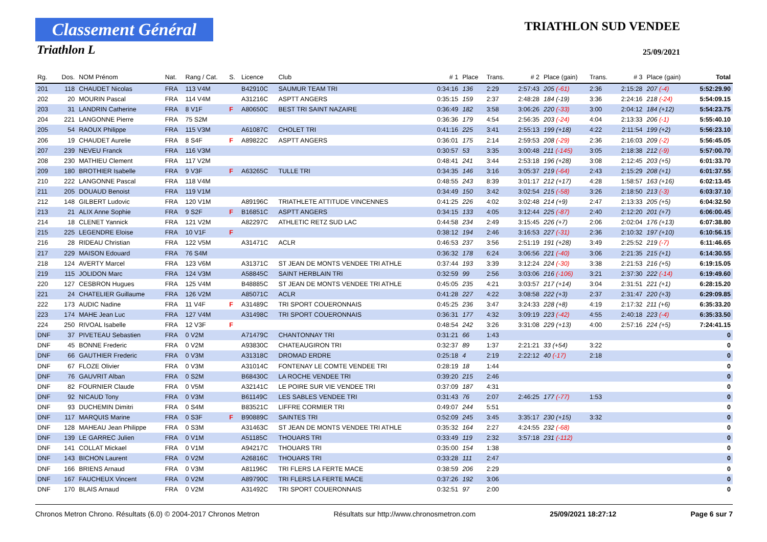Classement Général
Triathlon L
TRIATHLON SUD VENDEE
25/09/2021
| Rg. | Dos. | NOM Prénom | Nat. | Rang / Cat. | S. | Licence | Club | # 1 | Place | Trans. | # 2 | Place (gain) | Trans. | # 3 | Place (gain) | Total |
| --- | --- | --- | --- | --- | --- | --- | --- | --- | --- | --- | --- | --- | --- | --- | --- | --- |
| 201 | 118 | CHAUDET Nicolas | FRA | 113 V4M | | B42910C | SAUMUR TEAM TRI | 0:34:16 | 136 | 2:29 | 2:57:43 | 205 (-61) | 2:36 | 2:15:28 | 207 (-4) | 5:52:29.90 |
| 202 | 20 | MOURIN Pascal | FRA | 114 V4M | | A31216C | ASPTT ANGERS | 0:35:15 | 159 | 2:37 | 2:48:28 | 184 (-19) | 3:36 | 2:24:16 | 218 (-24) | 5:54:09.15 |
| 203 | 31 | LANDRIN Catherine | FRA | 8 V1F | F | A80650C | BEST TRI SAINT NAZAIRE | 0:36:49 | 182 | 3:58 | 3:06:26 | 220 (-33) | 3:00 | 2:04:12 | 184 (+12) | 5:54:23.75 |
| 204 | 221 | LANGONNE Pierre | FRA | 75 S2M | | | | 0:36:36 | 179 | 4:54 | 2:56:35 | 203 (-24) | 4:04 | 2:13:33 | 206 (-1) | 5:55:40.10 |
| 205 | 54 | RAOUX Philippe | FRA | 115 V3M | | A61087C | CHOLET TRI | 0:41:16 | 225 | 3:41 | 2:55:13 | 199 (+18) | 4:22 | 2:11:54 | 199 (+2) | 5:56:23.10 |
| 206 | 19 | CHAUDET Aurelie | FRA | 8 S4F | F | A89822C | ASPTT ANGERS | 0:36:01 | 175 | 2:14 | 2:59:53 | 208 (-29) | 2:36 | 2:16:03 | 209 (-2) | 5:56:45.05 |
| 207 | 239 | NEVEU Franck | FRA | 116 V3M | | | | 0:30:57 | 53 | 3:35 | 3:00:48 | 211 (-145) | 3:05 | 2:18:38 | 212 (-9) | 5:57:00.70 |
| 208 | 230 | MATHIEU Clement | FRA | 117 V2M | | | | 0:48:41 | 241 | 3:44 | 2:53:18 | 196 (+28) | 3:08 | 2:12:45 | 203 (+5) | 6:01:33.70 |
| 209 | 180 | BROTHIER Isabelle | FRA | 9 V3F | F | A63265C | TULLE TRI | 0:34:35 | 146 | 3:16 | 3:05:37 | 219 (-64) | 2:43 | 2:15:29 | 208 (+1) | 6:01:37.55 |
| 210 | 222 | LANGONNE Pascal | FRA | 118 V4M | | | | 0:48:55 | 243 | 8:39 | 3:01:17 | 212 (+17) | 4:28 | 1:58:57 | 163 (+16) | 6:02:13.45 |
| 211 | 205 | DOUAUD Benoist | FRA | 119 V1M | | | | 0:34:49 | 150 | 3:42 | 3:02:54 | 215 (-58) | 3:26 | 2:18:50 | 213 (-3) | 6:03:37.10 |
| 212 | 148 | GILBERT Ludovic | FRA | 120 V1M | | A89196C | TRIATHLETE ATTITUDE VINCENNES | 0:41:25 | 226 | 4:02 | 3:02:48 | 214 (+9) | 2:47 | 2:13:33 | 205 (+5) | 6:04:32.50 |
| 213 | 21 | ALIX Anne Sophie | FRA | 9 S2F | F | B16851C | ASPTT ANGERS | 0:34:15 | 133 | 4:05 | 3:12:44 | 225 (-87) | 2:40 | 2:12:20 | 201 (+7) | 6:06:00.45 |
| 214 | 18 | CLENET Yannick | FRA | 121 V2M | | A82297C | ATHLETIC RETZ SUD LAC | 0:44:58 | 234 | 2:49 | 3:15:45 | 226 (+7) | 2:06 | 2:02:04 | 176 (+13) | 6:07:38.80 |
| 215 | 225 | LEGENDRE Eloise | FRA | 10 V1F | F | | | 0:38:12 | 194 | 2:46 | 3:16:53 | 227 (-31) | 2:36 | 2:10:32 | 197 (+10) | 6:10:56.15 |
| 216 | 28 | RIDEAU Christian | FRA | 122 V5M | | A31471C | ACLR | 0:46:53 | 237 | 3:56 | 2:51:19 | 191 (+28) | 3:49 | 2:25:52 | 219 (-7) | 6:11:46.65 |
| 217 | 229 | MAISON Edouard | FRA | 76 S4M | | | | 0:36:32 | 178 | 6:24 | 3:06:56 | 221 (-40) | 3:06 | 2:21:35 | 215 (+1) | 6:14:30.55 |
| 218 | 124 | AVERTY Marcel | FRA | 123 V6M | | A31371C | ST JEAN DE MONTS VENDEE TRI ATHLE | 0:37:44 | 193 | 3:39 | 3:12:24 | 224 (-30) | 3:38 | 2:21:53 | 216 (+5) | 6:19:15.05 |
| 219 | 115 | JOLIDON Marc | FRA | 124 V3M | | A58845C | SAINT HERBLAIN TRI | 0:32:59 | 99 | 2:56 | 3:03:06 | 216 (-106) | 3:21 | 2:37:30 | 222 (-14) | 6:19:49.60 |
| 220 | 127 | CESBRON Hugues | FRA | 125 V4M | | B48885C | ST JEAN DE MONTS VENDEE TRI ATHLE | 0:45:05 | 235 | 4:21 | 3:03:57 | 217 (+14) | 3:04 | 2:31:51 | 221 (+1) | 6:28:15.20 |
| 221 | 24 | CHATELIER Guillaume | FRA | 126 V2M | | A85071C | ACLR | 0:41:28 | 227 | 4:22 | 3:08:58 | 222 (+3) | 2:37 | 2:31:47 | 220 (+3) | 6:29:09.85 |
| 222 | 173 | AUDIC Nadine | FRA | 11 V4F | F | A31489C | TRI SPORT COUERONNAIS | 0:45:25 | 236 | 3:47 | 3:24:33 | 228 (+8) | 4:19 | 2:17:32 | 211 (+6) | 6:35:33.20 |
| 223 | 174 | MAHE Jean Luc | FRA | 127 V4M | | A31498C | TRI SPORT COUERONNAIS | 0:36:31 | 177 | 4:32 | 3:09:19 | 223 (-42) | 4:55 | 2:40:18 | 223 (-4) | 6:35:33.50 |
| 224 | 250 | RIVOAL Isabelle | FRA | 12 V3F | F | | | 0:48:54 | 242 | 3:26 | 3:31:08 | 229 (+13) | 4:00 | 2:57:16 | 224 (+5) | 7:24:41.15 |
| DNF | 37 | PIVETEAU Sebastien | FRA | 0 V2M | | A71479C | CHANTONNAY TRI | 0:31:21 | 66 | 1:43 | | | | | | 0 |
| DNF | 45 | BONNE Frederic | FRA | 0 V2M | | A93830C | CHATEAUGIRON TRI | 0:32:37 | 89 | 1:37 | 2:21:21 | 33 (+54) | 3:22 | | | 0 |
| DNF | 66 | GAUTHIER Frederic | FRA | 0 V3M | | A31318C | DROMAD ERDRE | 0:25:18 | 4 | 2:19 | 2:22:12 | 40 (-17) | 2:18 | | | 0 |
| DNF | 67 | FLOZE Olivier | FRA | 0 V3M | | A31014C | FONTENAY LE COMTE VENDEE TRI | 0:28:19 | 18 | 1:44 | | | | | | 0 |
| DNF | 76 | GAUVRIT Alban | FRA | 0 S2M | | B68430C | LA ROCHE VENDEE TRI | 0:39:20 | 215 | 2:46 | | | | | | 0 |
| DNF | 82 | FOURNIER Claude | FRA | 0 V5M | | A32141C | LE POIRE SUR VIE VENDEE TRI | 0:37:09 | 187 | 4:31 | | | | | | 0 |
| DNF | 92 | NICAUD Tony | FRA | 0 V3M | | B61149C | LES SABLES VENDEE TRI | 0:31:43 | 76 | 2:07 | 2:46:25 | 177 (-77) | 1:53 | | | 0 |
| DNF | 93 | DUCHEMIN Dimitri | FRA | 0 S4M | | B83521C | LIFFRE CORMIER TRI | 0:49:07 | 244 | 5:51 | | | | | | 0 |
| DNF | 117 | MARQUIS Marine | FRA | 0 S3F | F | B90889C | SAINTES TRI | 0:52:09 | 245 | 3:45 | 3:35:17 | 230 (+15) | 3:32 | | | 0 |
| DNF | 128 | MAHEAU Jean Philippe | FRA | 0 S3M | | A31463C | ST JEAN DE MONTS VENDEE TRI ATHLE | 0:35:32 | 164 | 2:27 | 4:24:55 | 232 (-68) | | | | 0 |
| DNF | 139 | LE GARREC Julien | FRA | 0 V1M | | A51185C | THOUARS TRI | 0:33:49 | 119 | 2:32 | 3:57:18 | 231 (-112) | | | | 0 |
| DNF | 141 | COLLAT Mickael | FRA | 0 V1M | | A94217C | THOUARS TRI | 0:35:00 | 154 | 1:38 | | | | | | 0 |
| DNF | 143 | BICHON Laurent | FRA | 0 V2M | | A26816C | THOUARS TRI | 0:33:28 | 111 | 2:47 | | | | | | 0 |
| DNF | 166 | BRIENS Arnaud | FRA | 0 V3M | | A81196C | TRI FLERS LA FERTE MACE | 0:38:59 | 206 | 2:29 | | | | | | 0 |
| DNF | 167 | FAUCHEUX Vincent | FRA | 0 V2M | | A89790C | TRI FLERS LA FERTE MACE | 0:37:26 | 192 | 3:06 | | | | | | 0 |
| DNF | 170 | BLAIS Arnaud | FRA | 0 V2M | | A31492C | TRI SPORT COUERONNAIS | 0:32:51 | 97 | 2:00 | | | | | | 0 |
Chronos Metron Chrono. Résultats (6.0) © 2004-2017 Chronos Metron Résultats sur http://www.chronosmetron.com 25/09/2021 18:27:12 Page 6 sur 7